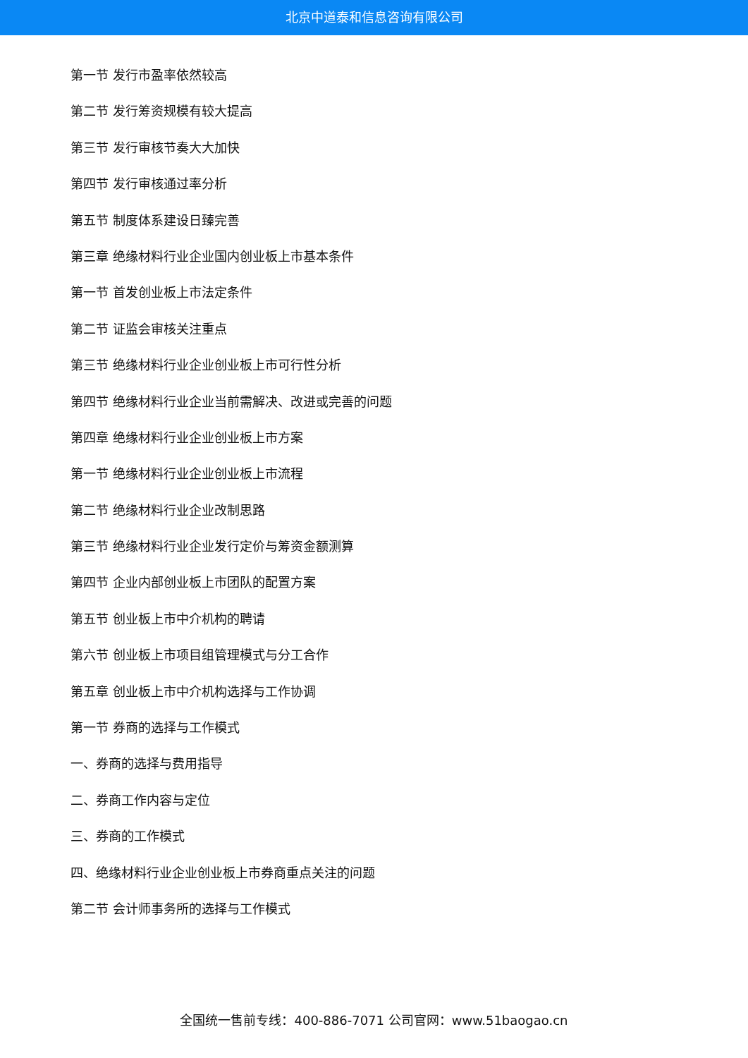北京中道泰和信息咨询有限公司
第一节 发行市盈率依然较高
第二节 发行筹资规模有较大提高
第三节 发行审核节奏大大加快
第四节 发行审核通过率分析
第五节 制度体系建设日臻完善
第三章 绝缘材料行业企业国内创业板上市基本条件
第一节 首发创业板上市法定条件
第二节 证监会审核关注重点
第三节 绝缘材料行业企业创业板上市可行性分析
第四节 绝缘材料行业企业当前需解决、改进或完善的问题
第四章 绝缘材料行业企业创业板上市方案
第一节 绝缘材料行业企业创业板上市流程
第二节 绝缘材料行业企业改制思路
第三节 绝缘材料行业企业发行定价与筹资金额测算
第四节 企业内部创业板上市团队的配置方案
第五节 创业板上市中介机构的聘请
第六节 创业板上市项目组管理模式与分工合作
第五章 创业板上市中介机构选择与工作协调
第一节 券商的选择与工作模式
一、券商的选择与费用指导
二、券商工作内容与定位
三、券商的工作模式
四、绝缘材料行业企业创业板上市券商重点关注的问题
第二节 会计师事务所的选择与工作模式
全国统一售前专线：400-886-7071 公司官网：www.51baogao.cn